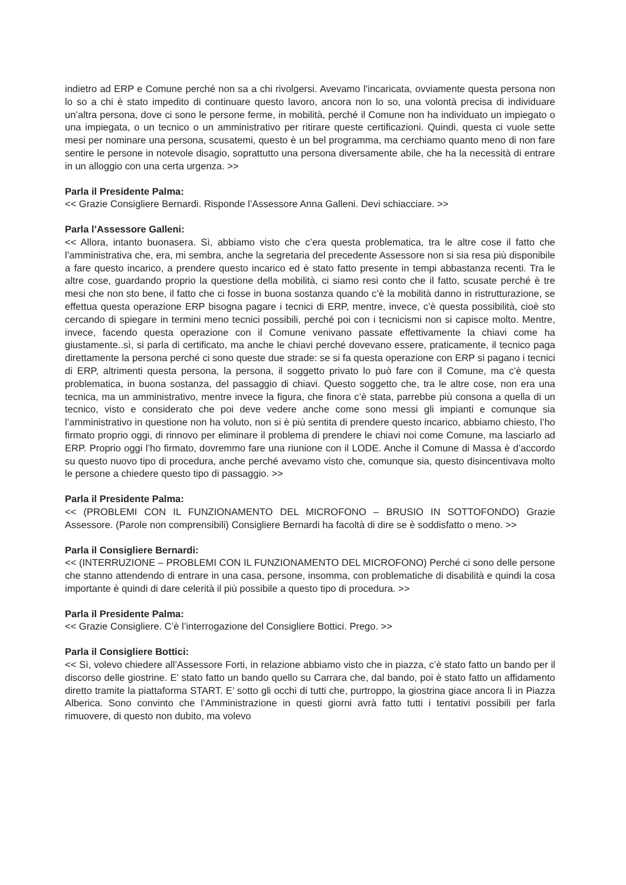indietro ad ERP e Comune perché non sa a chi rivolgersi. Avevamo l’incaricata, ovviamente questa persona non lo so a chi è stato impedito di continuare questo lavoro, ancora non lo so, una volontà precisa di individuare un’altra persona, dove ci sono le persone ferme, in mobilità, perché il Comune non ha individuato un impiegato o una impiegata, o un tecnico o un amministrativo per ritirare queste certificazioni. Quindi, questa ci vuole sette mesi per nominare una persona, scusatemi, questo è un bel programma, ma cerchiamo quanto meno di non fare sentire le persone in notevole disagio, soprattutto una persona diversamente abile, che ha la necessità di entrare in un alloggio con una certa urgenza. >>
Parla il Presidente Palma:
<< Grazie Consigliere Bernardi. Risponde l’Assessore Anna Galleni. Devi schiacciare. >>
Parla l’Assessore Galleni:
<< Allora, intanto buonasera. Sì, abbiamo visto che c’era questa problematica, tra le altre cose il fatto che l’amministrativa che, era, mi sembra, anche la segretaria del precedente Assessore non si sia resa più disponibile a fare questo incarico, a prendere questo incarico ed è stato fatto presente in tempi abbastanza recenti. Tra le altre cose, guardando proprio la questione della mobilità, ci siamo resi conto che il fatto, scusate perché è tre mesi che non sto bene, il fatto che ci fosse in buona sostanza quando c’è la mobilità danno in ristrutturazione, se effettua questa operazione ERP bisogna pagare i tecnici di ERP, mentre, invece, c’è questa possibilità, cioè sto cercando di spiegare in termini meno tecnici possibili, perché poi con i tecnicismi non si capisce molto. Mentre, invece, facendo questa operazione con il Comune venivano passate effettivamente la chiavi come ha giustamente..sì, si parla di certificato, ma anche le chiavi perché dovevano essere, praticamente, il tecnico paga direttamente la persona perché ci sono queste due strade: se si fa questa operazione con ERP si pagano i tecnici di ERP, altrimenti questa persona, la persona, il soggetto privato lo può fare con il Comune, ma c’è questa problematica, in buona sostanza, del passaggio di chiavi. Questo soggetto che, tra le altre cose, non era una tecnica, ma un amministrativo, mentre invece la figura, che finora c’è stata, parrebbe più consona a quella di un tecnico, visto e considerato che poi deve vedere anche come sono messi gli impianti e comunque sia l’amministrativo in questione non ha voluto, non si è più sentita di prendere questo incarico, abbiamo chiesto, l’ho firmato proprio oggi, di rinnovo per eliminare il problema di prendere le chiavi noi come Comune, ma lasciarlo ad ERP. Proprio oggi l’ho firmato, dovremmo fare una riunione con il LODE. Anche il Comune di Massa è d’accordo su questo nuovo tipo di procedura, anche perché avevamo visto che, comunque sia, questo disincentivava molto le persone a chiedere questo tipo di passaggio. >>
Parla il Presidente Palma:
<< (PROBLEMI CON IL FUNZIONAMENTO DEL MICROFONO – BRUSIO IN SOTTOFONDO) Grazie Assessore. (Parole non comprensibili) Consigliere Bernardi ha facoltà di dire se è soddisfatto o meno. >>
Parla il Consigliere Bernardi:
<< (INTERRUZIONE – PROBLEMI CON IL FUNZIONAMENTO DEL MICROFONO) Perché ci sono delle persone che stanno attendendo di entrare in una casa, persone, insomma, con problematiche di disabilità e quindi la cosa importante è quindi di dare celerità il più possibile a questo tipo di procedura. >>
Parla il Presidente Palma:
<< Grazie Consigliere. C’è l’interrogazione del Consigliere Bottici. Prego. >>
Parla il Consigliere Bottici:
<< Sì, volevo chiedere all’Assessore Forti, in relazione abbiamo visto che in piazza, c’è stato fatto un bando per il discorso delle giostrine. E’ stato fatto un bando quello su Carrara che, dal bando, poi è stato fatto un affidamento diretto tramite la piattaforma START. E’ sotto gli occhi di tutti che, purtroppo, la giostrina giace ancora lì in Piazza Alberica. Sono convinto che l’Amministrazione in questi giorni avrà fatto tutti i tentativi possibili per farla rimuovere, di questo non dubito, ma volevo